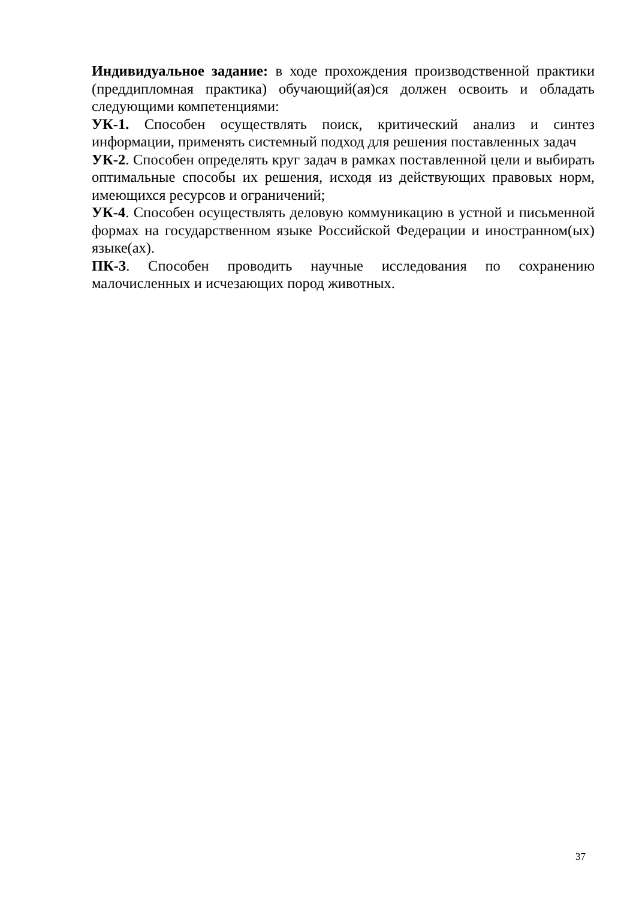Индивидуальное задание: в ходе прохождения производственной практики (преддипломная практика) обучающий(ая)ся должен освоить и обладать следующими компетенциями:
УК-1. Способен осуществлять поиск, критический анализ и синтез информации, применять системный подход для решения поставленных задач
УК-2. Способен определять круг задач в рамках поставленной цели и выбирать оптимальные способы их решения, исходя из действующих правовых норм, имеющихся ресурсов и ограничений;
УК-4. Способен осуществлять деловую коммуникацию в устной и письменной формах на государственном языке Российской Федерации и иностранном(ых) языке(ах).
ПК-3. Способен проводить научные исследования по сохранению малочисленных и исчезающих пород животных.
37